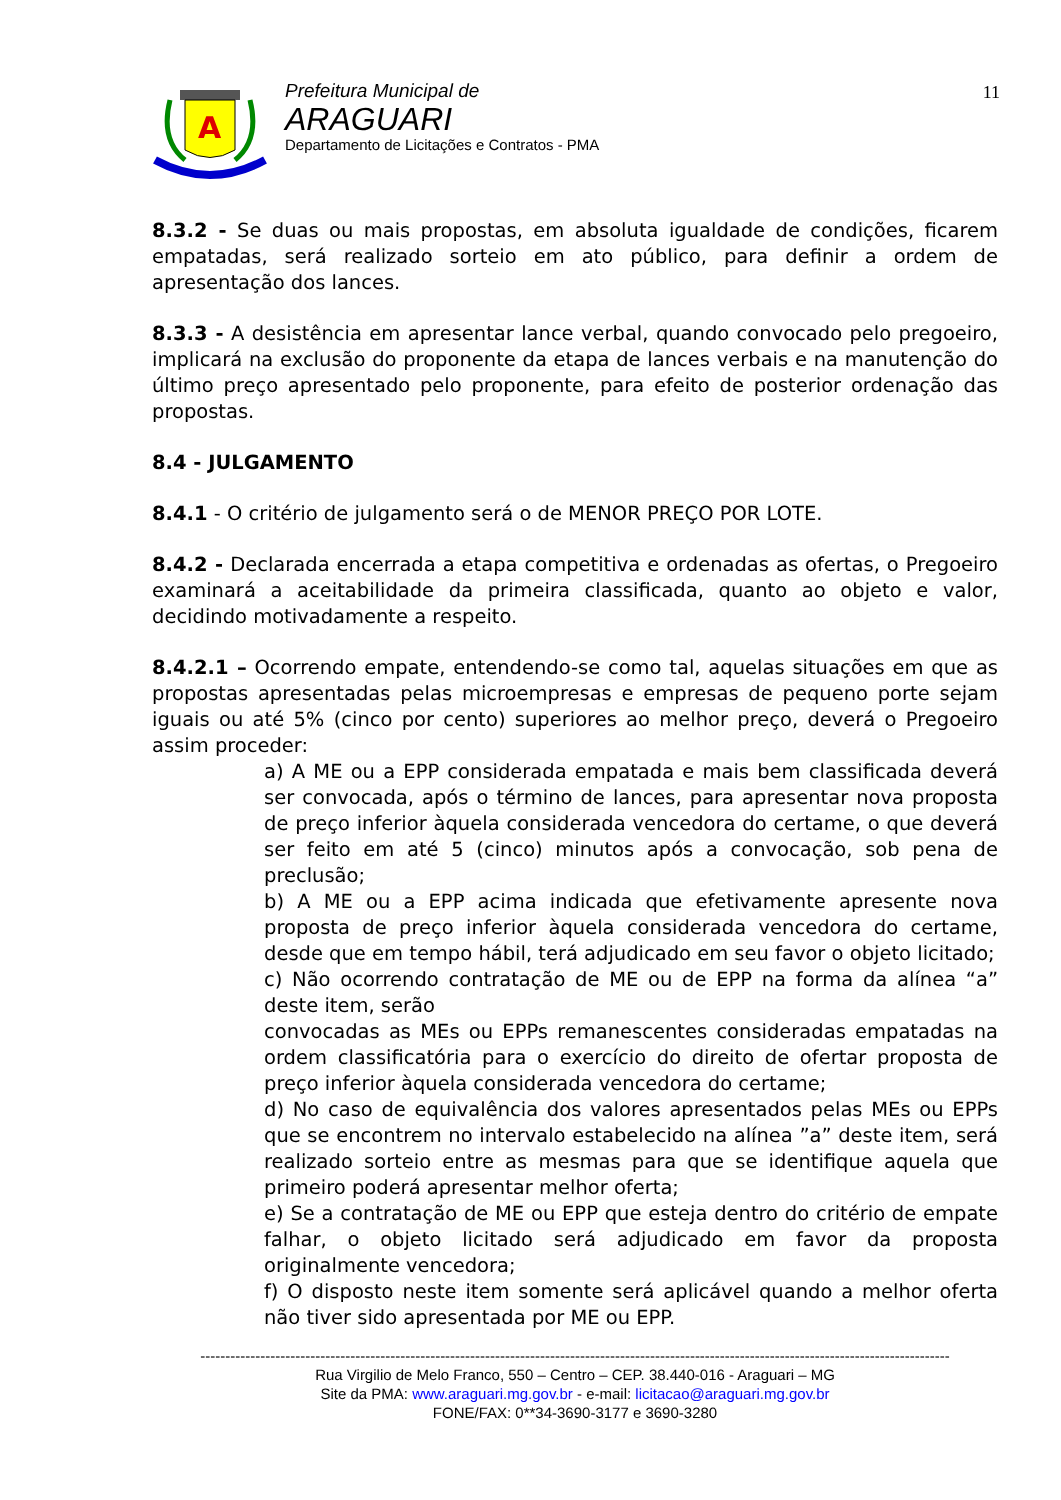A
Prefeitura Municipal de
ARAGUARI
Departamento de Licitações e Contratos - PMA
11
8.3.2 - Se duas ou mais propostas, em absoluta igualdade de condições, ficarem empatadas, será realizado sorteio em ato público, para definir a ordem de apresentação dos lances.
8.3.3 - A desistência em apresentar lance verbal, quando convocado pelo pregoeiro, implicará na exclusão do proponente da etapa de lances verbais e na manutenção do último preço apresentado pelo proponente, para efeito de posterior ordenação das propostas.
8.4 - JULGAMENTO
8.4.1 - O critério de julgamento será o de MENOR PREÇO POR LOTE.
8.4.2 - Declarada encerrada a etapa competitiva e ordenadas as ofertas, o Pregoeiro examinará a aceitabilidade da primeira classificada, quanto ao objeto e valor, decidindo motivadamente a respeito.
8.4.2.1 – Ocorrendo empate, entendendo-se como tal, aquelas situações em que as propostas apresentadas pelas microempresas e empresas de pequeno porte sejam iguais ou até 5% (cinco por cento) superiores ao melhor preço, deverá o Pregoeiro assim proceder:
a) A ME ou a EPP considerada empatada e mais bem classificada deverá ser convocada, após o término de lances, para apresentar nova proposta de preço inferior àquela considerada vencedora do certame, o que deverá ser feito em até 5 (cinco) minutos após a convocação, sob pena de preclusão;
b) A ME ou a EPP acima indicada que efetivamente apresente nova proposta de preço inferior àquela considerada vencedora do certame, desde que em tempo hábil, terá adjudicado em seu favor o objeto licitado;
c) Não ocorrendo contratação de ME ou de EPP na forma da alínea “a” deste item, serão
convocadas as MEs ou EPPs remanescentes consideradas empatadas na ordem classificatória para o exercício do direito de ofertar proposta de preço inferior àquela considerada vencedora do certame;
d) No caso de equivalência dos valores apresentados pelas MEs ou EPPs que se encontrem no intervalo estabelecido na alínea ”a” deste item, será realizado sorteio entre as mesmas para que se identifique aquela que primeiro poderá apresentar melhor oferta;
e) Se a contratação de ME ou EPP que esteja dentro do critério de empate falhar, o objeto licitado será adjudicado em favor da proposta originalmente vencedora;
f) O disposto neste item somente será aplicável quando a melhor oferta não tiver sido apresentada por ME ou EPP.
------------------------------------------------------------------------------------------------------------------------------------------------------
Rua Virgilio de Melo Franco, 550 – Centro – CEP. 38.440-016 - Araguari – MG
Site da PMA: www.araguari.mg.gov.br - e-mail: licitacao@araguari.mg.gov.br
FONE/FAX: 0**34-3690-3177 e 3690-3280